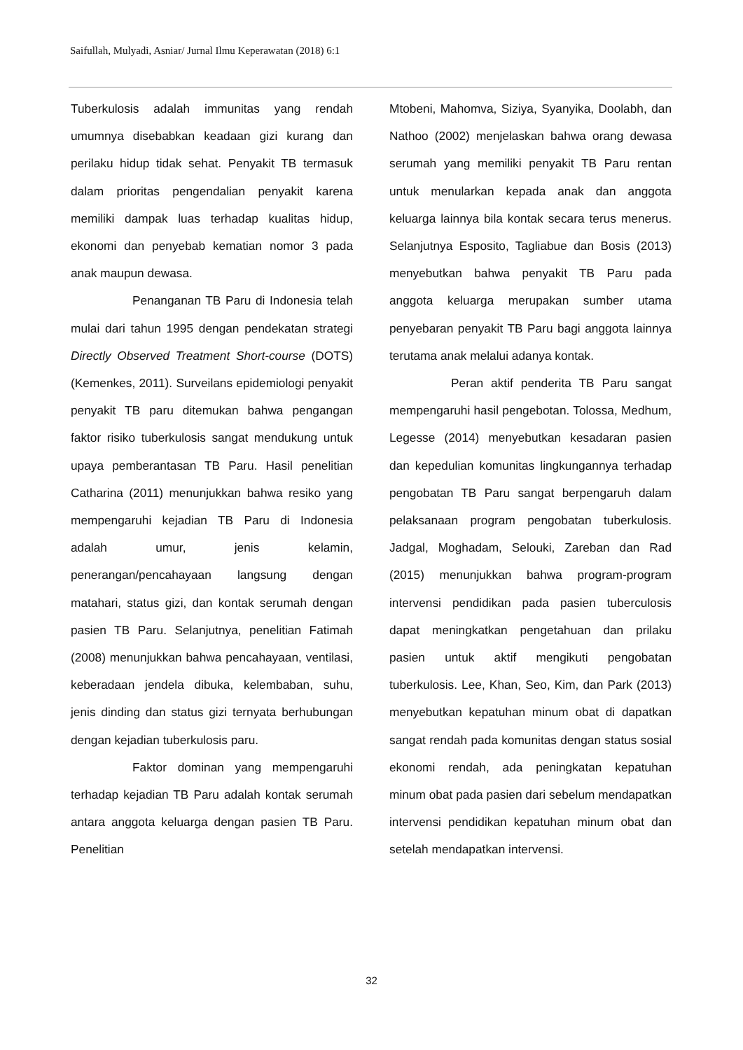Saifullah, Mulyadi, Asniar/ Jurnal Ilmu Keperawatan (2018) 6:1
Tuberkulosis adalah immunitas yang rendah umumnya disebabkan keadaan gizi kurang dan perilaku hidup tidak sehat. Penyakit TB termasuk dalam prioritas pengendalian penyakit karena memiliki dampak luas terhadap kualitas hidup, ekonomi dan penyebab kematian nomor 3 pada anak maupun dewasa.
Penanganan TB Paru di Indonesia telah mulai dari tahun 1995 dengan pendekatan strategi Directly Observed Treatment Short-course (DOTS)(Kemenkes, 2011). Surveilans epidemiologi penyakit penyakit TB paru ditemukan bahwa pengangan faktor risiko tuberkulosis sangat mendukung untuk upaya pemberantasan TB Paru. Hasil penelitian Catharina (2011) menunjukkan bahwa resiko yang mempengaruhi kejadian TB Paru di Indonesia adalah umur, jenis kelamin, penerangan/pencahayaan langsung dengan matahari, status gizi, dan kontak serumah dengan pasien TB Paru. Selanjutnya, penelitian Fatimah (2008) menunjukkan bahwa pencahayaan, ventilasi, keberadaan jendela dibuka, kelembaban, suhu, jenis dinding dan status gizi ternyata berhubungan dengan kejadian tuberkulosis paru.
Faktor dominan yang mempengaruhi terhadap kejadian TB Paru adalah kontak serumah antara anggota keluarga dengan pasien TB Paru. Penelitian
Mtobeni, Mahomva, Siziya, Syanyika, Doolabh, dan Nathoo (2002) menjelaskan bahwa orang dewasa serumah yang memiliki penyakit TB Paru rentan untuk menularkan kepada anak dan anggota keluarga lainnya bila kontak secara terus menerus. Selanjutnya Esposito, Tagliabue dan Bosis (2013) menyebutkan bahwa penyakit TB Paru pada anggota keluarga merupakan sumber utama penyebaran penyakit TB Paru bagi anggota lainnya terutama anak melalui adanya kontak.
Peran aktif penderita TB Paru sangat mempengaruhi hasil pengebotan. Tolossa, Medhum, Legesse (2014) menyebutkan kesadaran pasien dan kepedulian komunitas lingkungannya terhadap pengobatan TB Paru sangat berpengaruh dalam pelaksanaan program pengobatan tuberkulosis. Jadgal, Moghadam, Selouki, Zareban dan Rad (2015) menunjukkan bahwa program-program intervensi pendidikan pada pasien tuberculosis dapat meningkatkan pengetahuan dan prilaku pasien untuk aktif mengikuti pengobatan tuberkulosis. Lee, Khan, Seo, Kim, dan Park (2013) menyebutkan kepatuhan minum obat di dapatkan sangat rendah pada komunitas dengan status sosial ekonomi rendah, ada peningkatan kepatuhan minum obat pada pasien dari sebelum mendapatkan intervensi pendidikan kepatuhan minum obat dan setelah mendapatkan intervensi.
32